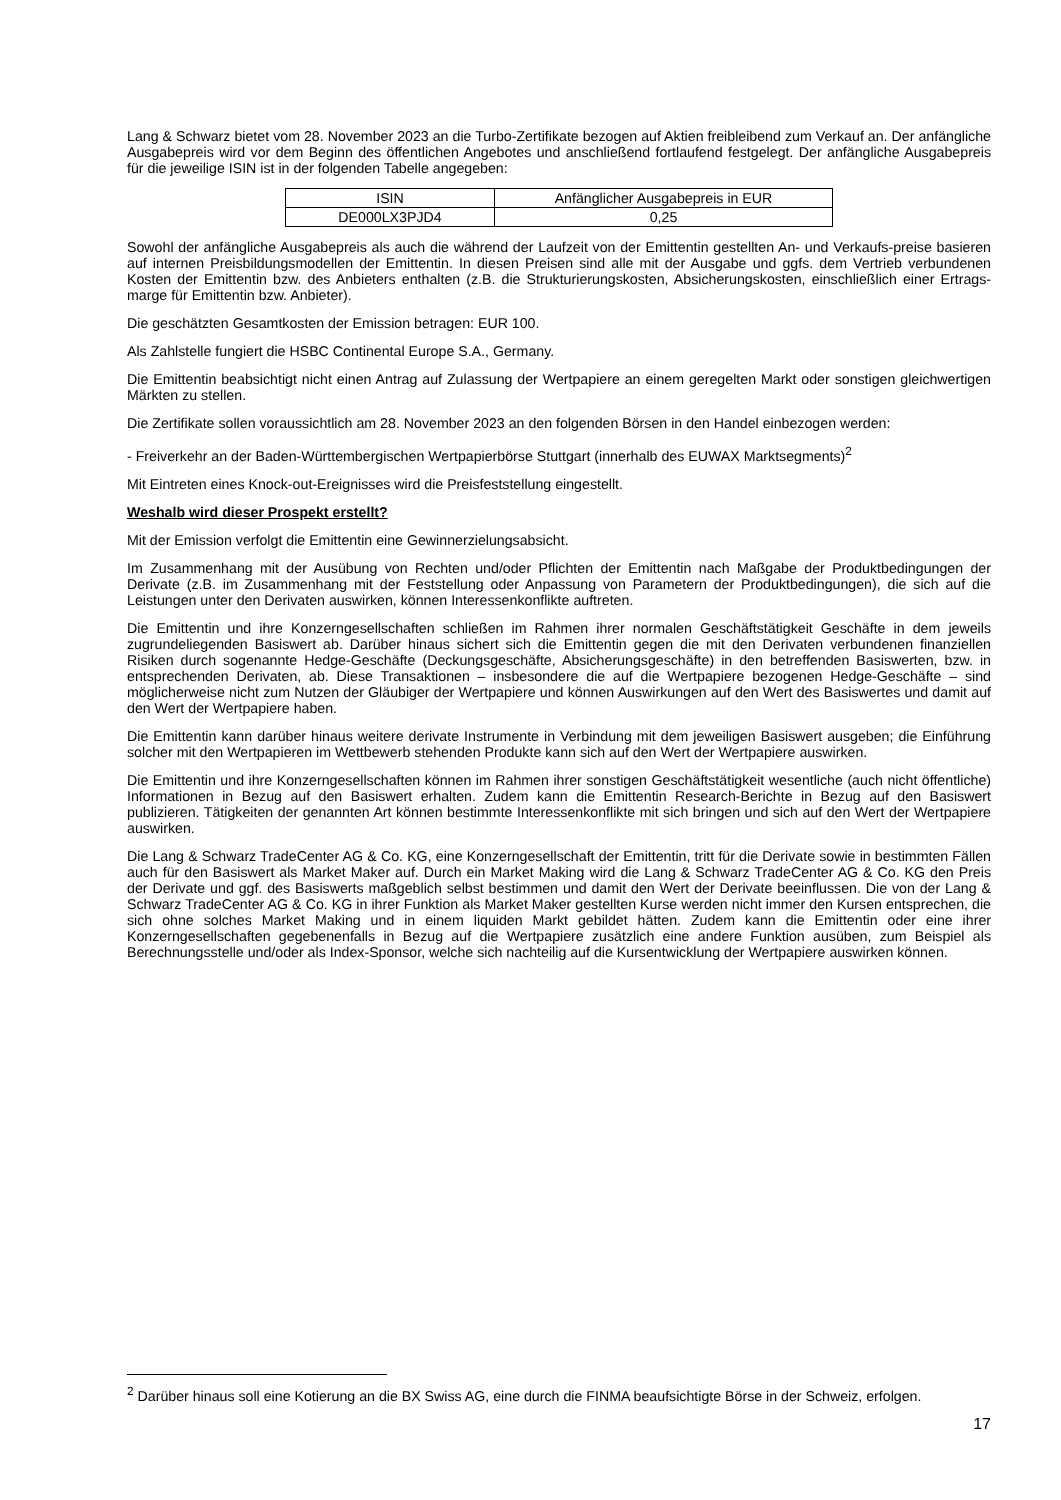Lang & Schwarz bietet vom 28. November 2023 an die Turbo-Zertifikate bezogen auf Aktien freibleibend zum Verkauf an. Der anfängliche Ausgabepreis wird vor dem Beginn des öffentlichen Angebotes und anschließend fortlaufend festgelegt. Der anfängliche Ausgabepreis für die jeweilige ISIN ist in der folgenden Tabelle angegeben:
| ISIN | Anfänglicher Ausgabepreis in EUR |
| DE000LX3PJD4 | 0,25 |
Sowohl der anfängliche Ausgabepreis als auch die während der Laufzeit von der Emittentin gestellten An- und Verkaufs-preise basieren auf internen Preisbildungsmodellen der Emittentin. In diesen Preisen sind alle mit der Ausgabe und ggfs. dem Vertrieb verbundenen Kosten der Emittentin bzw. des Anbieters enthalten (z.B. die Strukturierungskosten, Absicherungskosten, einschließlich einer Ertrags-marge für Emittentin bzw. Anbieter).
Die geschätzten Gesamtkosten der Emission betragen: EUR 100.
Als Zahlstelle fungiert die HSBC Continental Europe S.A., Germany.
Die Emittentin beabsichtigt nicht einen Antrag auf Zulassung der Wertpapiere an einem geregelten Markt oder sonstigen gleichwertigen Märkten zu stellen.
Die Zertifikate sollen voraussichtlich am 28. November 2023 an den folgenden Börsen in den Handel einbezogen werden:
- Freiverkehr an der Baden-Württembergischen Wertpapierbörse Stuttgart (innerhalb des EUWAX Marktsegments)<sup>2</sup>
Mit Eintreten eines Knock-out-Ereignisses wird die Preisfeststellung eingestellt.
Weshalb wird dieser Prospekt erstellt?
Mit der Emission verfolgt die Emittentin eine Gewinnerzielungsabsicht.
Im Zusammenhang mit der Ausübung von Rechten und/oder Pflichten der Emittentin nach Maßgabe der Produktbedingungen der Derivate (z.B. im Zusammenhang mit der Feststellung oder Anpassung von Parametern der Produktbedingungen), die sich auf die Leistungen unter den Derivaten auswirken, können Interessenkonflikte auftreten.
Die Emittentin und ihre Konzerngesellschaften schließen im Rahmen ihrer normalen Geschäftstätigkeit Geschäfte in dem jeweils zugrundeliegenden Basiswert ab. Darüber hinaus sichert sich die Emittentin gegen die mit den Derivaten verbundenen finanziellen Risiken durch sogenannte Hedge-Geschäfte (Deckungsgeschäfte, Absicherungsgeschäfte) in den betreffenden Basiswerten, bzw. in entsprechenden Derivaten, ab. Diese Transaktionen – insbesondere die auf die Wertpapiere bezogenen Hedge-Geschäfte – sind möglicherweise nicht zum Nutzen der Gläubiger der Wertpapiere und können Auswirkungen auf den Wert des Basiswertes und damit auf den Wert der Wertpapiere haben.
Die Emittentin kann darüber hinaus weitere derivate Instrumente in Verbindung mit dem jeweiligen Basiswert ausgeben; die Einführung solcher mit den Wertpapieren im Wettbewerb stehenden Produkte kann sich auf den Wert der Wertpapiere auswirken.
Die Emittentin und ihre Konzerngesellschaften können im Rahmen ihrer sonstigen Geschäftstätigkeit wesentliche (auch nicht öffentliche) Informationen in Bezug auf den Basiswert erhalten. Zudem kann die Emittentin Research-Berichte in Bezug auf den Basiswert publizieren. Tätigkeiten der genannten Art können bestimmte Interessenkonflikte mit sich bringen und sich auf den Wert der Wertpapiere auswirken.
Die Lang & Schwarz TradeCenter AG & Co. KG, eine Konzerngesellschaft der Emittentin, tritt für die Derivate sowie in bestimmten Fällen auch für den Basiswert als Market Maker auf. Durch ein Market Making wird die Lang & Schwarz TradeCenter AG & Co. KG den Preis der Derivate und ggf. des Basiswerts maßgeblich selbst bestimmen und damit den Wert der Derivate beeinflussen. Die von der Lang & Schwarz TradeCenter AG & Co. KG in ihrer Funktion als Market Maker gestellten Kurse werden nicht immer den Kursen entsprechen, die sich ohne solches Market Making und in einem liquiden Markt gebildet hätten. Zudem kann die Emittentin oder eine ihrer Konzerngesellschaften gegebenenfalls in Bezug auf die Wertpapiere zusätzlich eine andere Funktion ausüben, zum Beispiel als Berechnungsstelle und/oder als Index-Sponsor, welche sich nachteilig auf die Kursentwicklung der Wertpapiere auswirken können.
<sup>2</sup> Darüber hinaus soll eine Kotierung an die BX Swiss AG, eine durch die FINMA beaufsichtigte Börse in der Schweiz, erfolgen.
17